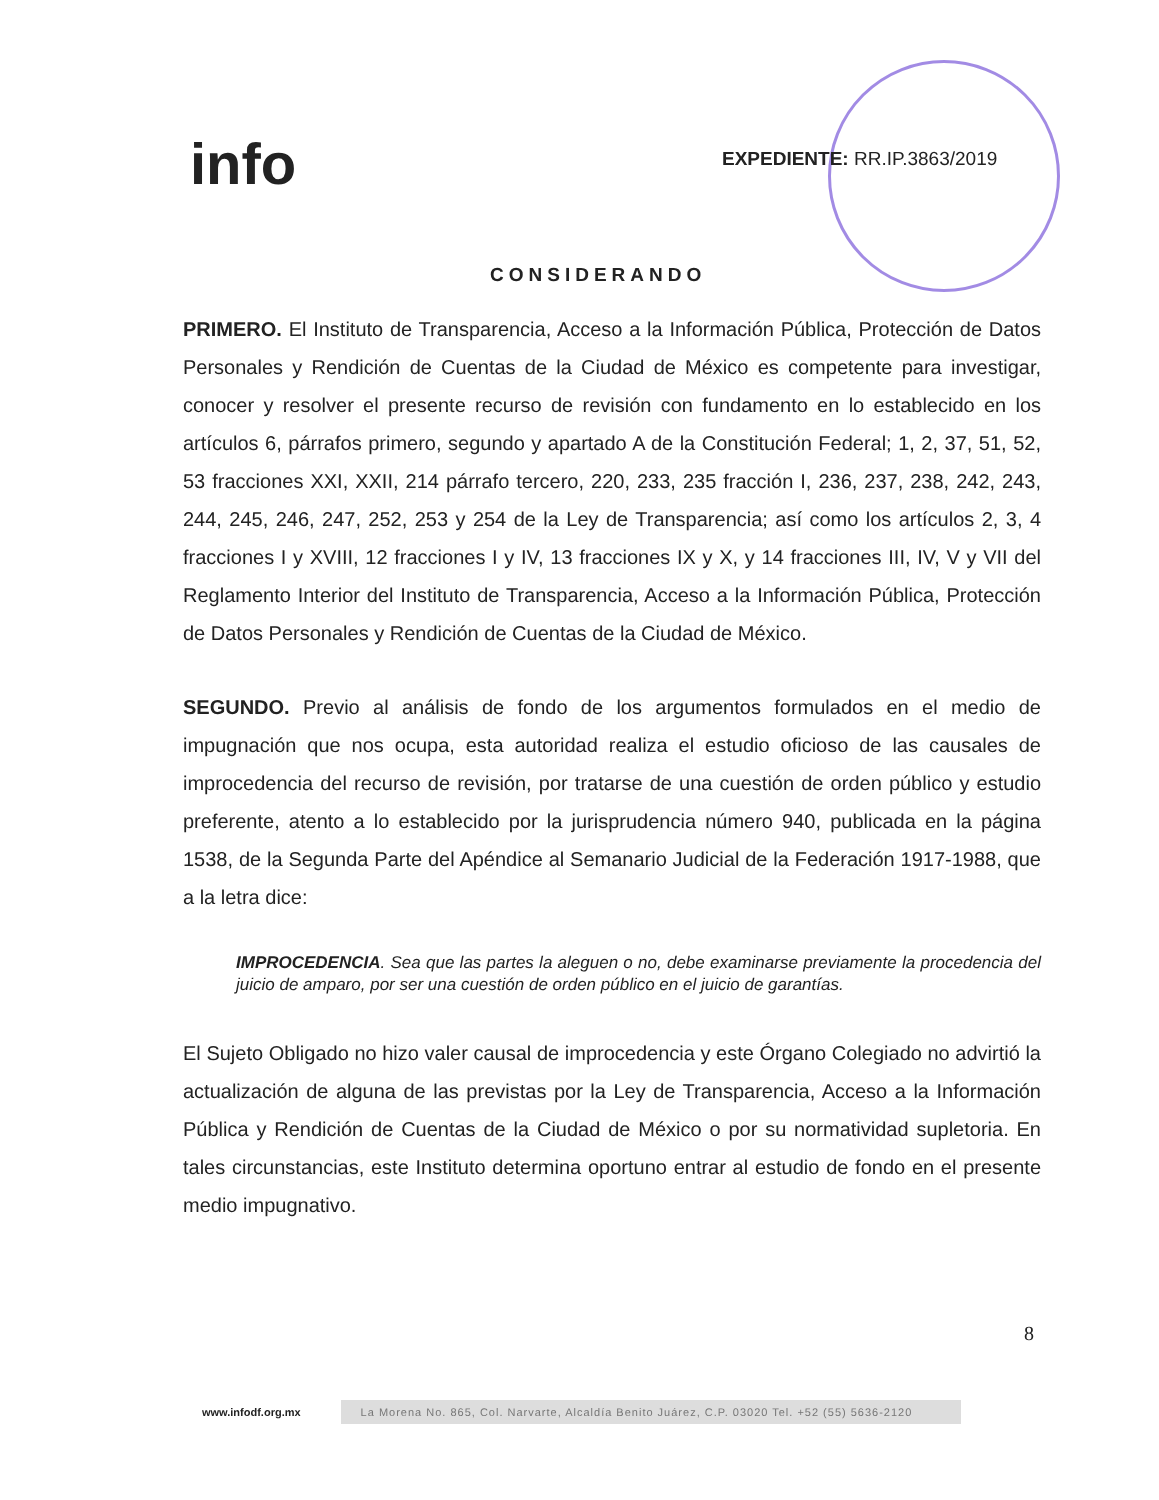info EXPEDIENTE: RR.IP.3863/2019
CONSIDERANDO
PRIMERO. El Instituto de Transparencia, Acceso a la Información Pública, Protección de Datos Personales y Rendición de Cuentas de la Ciudad de México es competente para investigar, conocer y resolver el presente recurso de revisión con fundamento en lo establecido en los artículos 6, párrafos primero, segundo y apartado A de la Constitución Federal; 1, 2, 37, 51, 52, 53 fracciones XXI, XXII, 214 párrafo tercero, 220, 233, 235 fracción I, 236, 237, 238, 242, 243, 244, 245, 246, 247, 252, 253 y 254 de la Ley de Transparencia; así como los artículos 2, 3, 4 fracciones I y XVIII, 12 fracciones I y IV, 13 fracciones IX y X, y 14 fracciones III, IV, V y VII del Reglamento Interior del Instituto de Transparencia, Acceso a la Información Pública, Protección de Datos Personales y Rendición de Cuentas de la Ciudad de México.
SEGUNDO. Previo al análisis de fondo de los argumentos formulados en el medio de impugnación que nos ocupa, esta autoridad realiza el estudio oficioso de las causales de improcedencia del recurso de revisión, por tratarse de una cuestión de orden público y estudio preferente, atento a lo establecido por la jurisprudencia número 940, publicada en la página 1538, de la Segunda Parte del Apéndice al Semanario Judicial de la Federación 1917-1988, que a la letra dice:
IMPROCEDENCIA. Sea que las partes la aleguen o no, debe examinarse previamente la procedencia del juicio de amparo, por ser una cuestión de orden público en el juicio de garantías.
El Sujeto Obligado no hizo valer causal de improcedencia y este Órgano Colegiado no advirtió la actualización de alguna de las previstas por la Ley de Transparencia, Acceso a la Información Pública y Rendición de Cuentas de la Ciudad de México o por su normatividad supletoria. En tales circunstancias, este Instituto determina oportuno entrar al estudio de fondo en el presente medio impugnativo.
8
www.infodf.org.mx La Morena No. 865, Col. Narvarte, Alcaldía Benito Juárez, C.P. 03020 Tel. +52 (55) 5636-2120